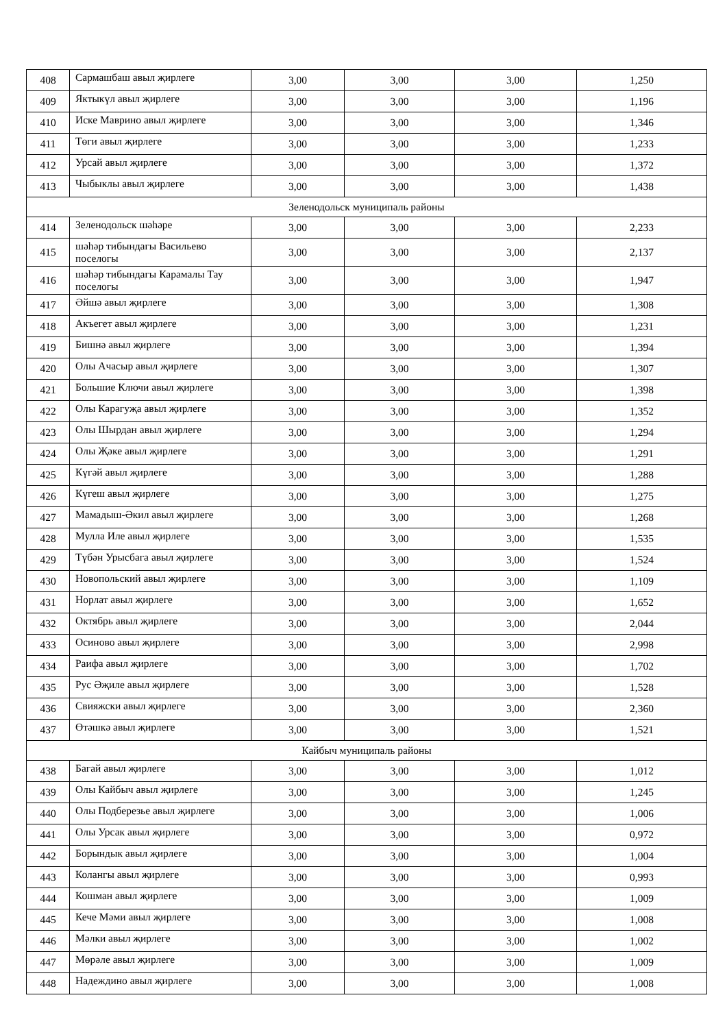| 408 | Сармашбаш авыл җирлеге | 3,00 | 3,00 | 3,00 | 1,250 |
| 409 | Яктыкүл авыл җирлеге | 3,00 | 3,00 | 3,00 | 1,196 |
| 410 | Иске Маврино авыл җирлеге | 3,00 | 3,00 | 3,00 | 1,346 |
| 411 | Төги авыл җирлеге | 3,00 | 3,00 | 3,00 | 1,233 |
| 412 | Урсай авыл җирлеге | 3,00 | 3,00 | 3,00 | 1,372 |
| 413 | Чыбыклы авыл җирлеге | 3,00 | 3,00 | 3,00 | 1,438 |
| Зеленодольск муниципаль районы | | | | | |
| 414 | Зеленодольск шәһәре | 3,00 | 3,00 | 3,00 | 2,233 |
| 415 | шәһәр тибындагы Васильево поселогы | 3,00 | 3,00 | 3,00 | 2,137 |
| 416 | шәһәр тибындагы Карамалы Тау поселогы | 3,00 | 3,00 | 3,00 | 1,947 |
| 417 | Әйшә авыл җирлеге | 3,00 | 3,00 | 3,00 | 1,308 |
| 418 | Акъегет авыл җирлеге | 3,00 | 3,00 | 3,00 | 1,231 |
| 419 | Бишнә авыл җирлеге | 3,00 | 3,00 | 3,00 | 1,394 |
| 420 | Олы Ачасыр авыл җирлеге | 3,00 | 3,00 | 3,00 | 1,307 |
| 421 | Большие Ключи авыл җирлеге | 3,00 | 3,00 | 3,00 | 1,398 |
| 422 | Олы Карагуҗа авыл җирлеге | 3,00 | 3,00 | 3,00 | 1,352 |
| 423 | Олы Шырдан авыл җирлеге | 3,00 | 3,00 | 3,00 | 1,294 |
| 424 | Олы Җәке авыл җирлеге | 3,00 | 3,00 | 3,00 | 1,291 |
| 425 | Күгәй авыл җирлеге | 3,00 | 3,00 | 3,00 | 1,288 |
| 426 | Күгеш авыл җирлеге | 3,00 | 3,00 | 3,00 | 1,275 |
| 427 | Мамадыш-Әкил авыл җирлеге | 3,00 | 3,00 | 3,00 | 1,268 |
| 428 | Мулла Иле авыл җирлеге | 3,00 | 3,00 | 3,00 | 1,535 |
| 429 | Түбән Урысбага авыл җирлеге | 3,00 | 3,00 | 3,00 | 1,524 |
| 430 | Новопольский авыл җирлеге | 3,00 | 3,00 | 3,00 | 1,109 |
| 431 | Норлат авыл җирлеге | 3,00 | 3,00 | 3,00 | 1,652 |
| 432 | Октябрь авыл җирлеге | 3,00 | 3,00 | 3,00 | 2,044 |
| 433 | Осиново авыл җирлеге | 3,00 | 3,00 | 3,00 | 2,998 |
| 434 | Раифа авыл җирлеге | 3,00 | 3,00 | 3,00 | 1,702 |
| 435 | Рус Әҗиле авыл җирлеге | 3,00 | 3,00 | 3,00 | 1,528 |
| 436 | Свияжски авыл җирлеге | 3,00 | 3,00 | 3,00 | 2,360 |
| 437 | Өтәшкә авыл җирлеге | 3,00 | 3,00 | 3,00 | 1,521 |
| Кайбыч муниципаль районы | | | | | |
| 438 | Багай авыл җирлеге | 3,00 | 3,00 | 3,00 | 1,012 |
| 439 | Олы Кайбыч авыл җирлеге | 3,00 | 3,00 | 3,00 | 1,245 |
| 440 | Олы Подберезье авыл җирлеге | 3,00 | 3,00 | 3,00 | 1,006 |
| 441 | Олы Урсак авыл җирлеге | 3,00 | 3,00 | 3,00 | 0,972 |
| 442 | Борындык авыл җирлеге | 3,00 | 3,00 | 3,00 | 1,004 |
| 443 | Колангы авыл җирлеге | 3,00 | 3,00 | 3,00 | 0,993 |
| 444 | Кошман авыл җирлеге | 3,00 | 3,00 | 3,00 | 1,009 |
| 445 | Кече Мәми авыл җирлеге | 3,00 | 3,00 | 3,00 | 1,008 |
| 446 | Мәлки авыл җирлеге | 3,00 | 3,00 | 3,00 | 1,002 |
| 447 | Мөрәле авыл җирлеге | 3,00 | 3,00 | 3,00 | 1,009 |
| 448 | Надеждино авыл җирлеге | 3,00 | 3,00 | 3,00 | 1,008 |